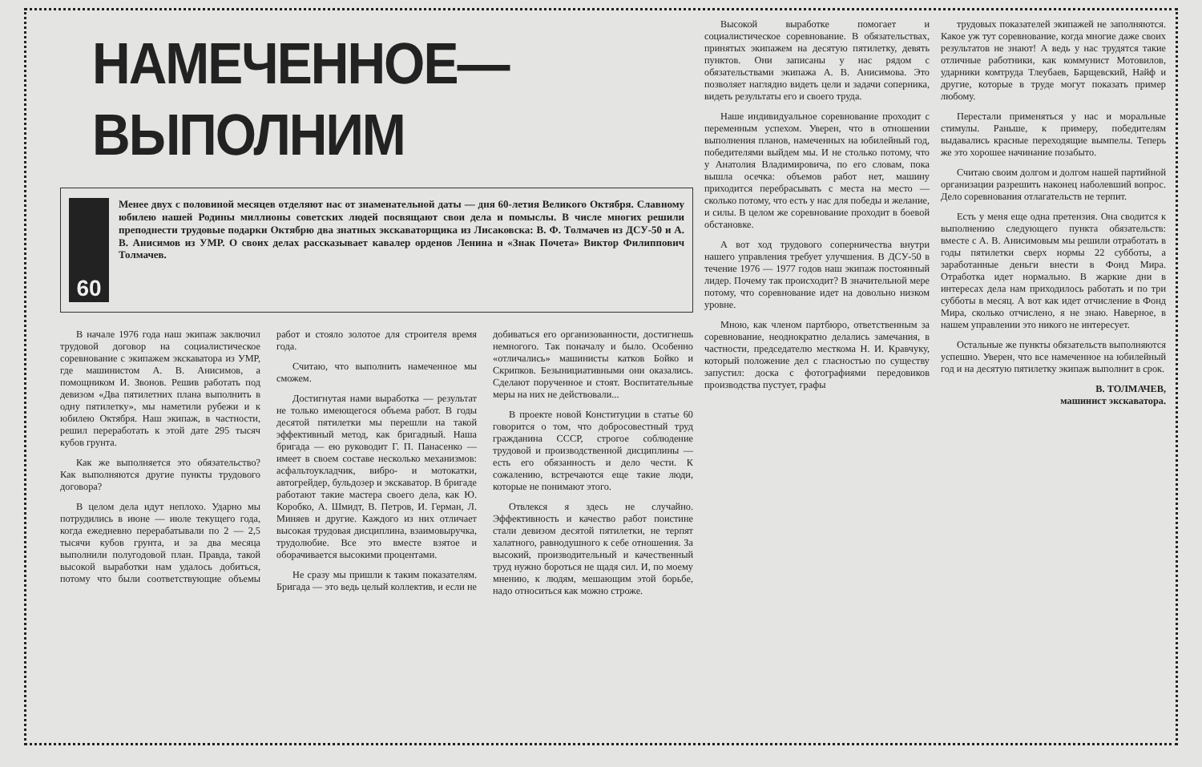НАМЕЧЕННОЕ—ВЫПОЛНИМ
60
Менее двух с половиной месяцев отделяют нас от знаменательной даты — дня 60-летия Великого Октября. Славному юбилею нашей Родины миллионы советских людей посвящают свои дела и помыслы. В числе многих решили преподнести трудовые подарки Октябрю два знатных экскаваторщика из Лисаковска: В. Ф. Толмачев из ДСУ-50 и А. В. Анисимов из УМР. О своих делах рассказывает кавалер орденов Ленина и «Знак Почета» Виктор Филиппович Толмачев.
В начале 1976 года наш экипаж заключил трудовой договор на социалистическое соревнование с экипажем экскаватора из УМР, где машинистом А. В. Анисимов, а помощником И. Звонов. Решив работать под девизом «Два пятилетних плана выполнить в одну пятилетку», мы наметили рубежи и к юбилею Октября. Наш экипаж, в частности, решил переработать к этой дате 295 тысяч кубов грунта.
Как же выполняется это обязательство? Как выполняются другие пункты трудового договора?
В целом дела идут неплохо. Ударно мы потрудились в июне — июле текущего года, когда ежедневно перерабатывали по 2 — 2,5 тысячи кубов грунта, и за два месяца выполнили полугодовой план. Правда, такой высокой выработки нам удалось добиться, потому что были соответствующие объемы работ и стояло золотое для строителя время года.
Считаю, что выполнить намеченное мы сможем.
Достигнутая нами выработка — результат не только имеющегося объема работ. В годы десятой пятилетки мы перешли на такой эффективный метод, как бригадный. Наша бригада — ею руководит Г. П. Панасенко — имеет в своем составе несколько механизмов: асфальтоукладчик, вибро- и мотокатки, автогрейдер, бульдозер и экскаватор. В бригаде работают такие мастера своего дела, как Ю. Коробко, А. Шмидт, В. Петров, И. Герман, Л. Миняев и другие. Каждого из них отличает высокая трудовая дисциплина, взаимовыручка, трудолюбие. Все это вместе взятое и оборачивается высокими процентами.
Не сразу мы пришли к таким показателям. Бригада — это ведь целый коллектив, и если не добиваться его организованности, достигнешь немногого. Так поначалу и было. Особенно «отличались» машинисты катков Бойко и Скрипков. Безынициативными они оказались. Сделают порученное и стоят. Воспитательные меры на них не действовали...
В проекте новой Конституции в статье 60 говорится о том, что добросовестный труд гражданина СССР, строгое соблюдение трудовой и производственной дисциплины — есть его обязанность и дело чести. К сожалению, встречаются еще такие люди, которые не понимают этого.
Отвлекся я здесь не случайно. Эффективность и качество работ поистине стали девизом десятой пятилетки, не терпят халатного, равнодушного к себе отношения. За высокий, производительный и качественный труд нужно бороться не щадя сил. И, по моему мнению, к людям, мешающим этой борьбе, надо относиться как можно строже.
Высокой выработке помогает и социалистическое соревнование. В обязательствах, принятых экипажем на десятую пятилетку, девять пунктов. Они записаны у нас рядом с обязательствами экипажа А. В. Анисимова. Это позволяет наглядно видеть цели и задачи соперника, видеть результаты его и своего труда.
Наше индивидуальное соревнование проходит с переменным успехом. Уверен, что в отношении выполнения планов, намеченных на юбилейный год, победителями выйдем мы. И не столько потому, что у Анатолия Владимировича, по его словам, пока вышла осечка: объемов работ нет, машину приходится перебрасывать с места на место — сколько потому, что есть у нас для победы и желание, и силы. В целом же соревнование проходит в боевой обстановке.
А вот ход трудового соперничества внутри нашего управления требует улучшения. В ДСУ-50 в течение 1976 — 1977 годов наш экипаж постоянный лидер. Почему так происходит? В значительной мере потому, что соревнование идет на довольно низком уровне.
Мною, как членом партбюро, ответственным за соревнование, неоднократно делались замечания, в частности, председателю месткома Н. И. Кравчуку, который положение дел с гласностью по существу запустил: доска с фотографиями передовиков производства пустует, графы
трудовых показателей экипажей не заполняются. Какое уж тут соревнование, когда многие даже своих результатов не знают! А ведь у нас трудятся такие отличные работники, как коммунист Мотовилов, ударники комтруда Тлеубаев, Барщевский, Найф и другие, которые в труде могут показать пример любому.
Перестали применяться у нас и моральные стимулы. Раньше, к примеру, победителям выдавались красные переходящие вымпелы. Теперь же это хорошее начинание позабыто.
Считаю своим долгом и долгом нашей партийной организации разрешить наконец наболевший вопрос. Дело соревнования отлагательств не терпит.
Есть у меня еще одна претензия. Она сводится к выполнению следующего пункта обязательств: вместе с А. В. Анисимовым мы решили отработать в годы пятилетки сверх нормы 22 субботы, а заработанные деньги внести в Фонд Мира. Отработка идет нормально. В жаркие дни в интересах дела нам приходилось работать и по три субботы в месяц. А вот как идет отчисление в Фонд Мира, сколько отчислено, я не знаю. Наверное, в нашем управлении это никого не интересует.
Остальные же пункты обязательств выполняются успешно. Уверен, что все намеченное на юбилейный год и на десятую пятилетку экипаж выполнит в срок.
В. ТОЛМАЧЕВ,
машинист экскаватора.